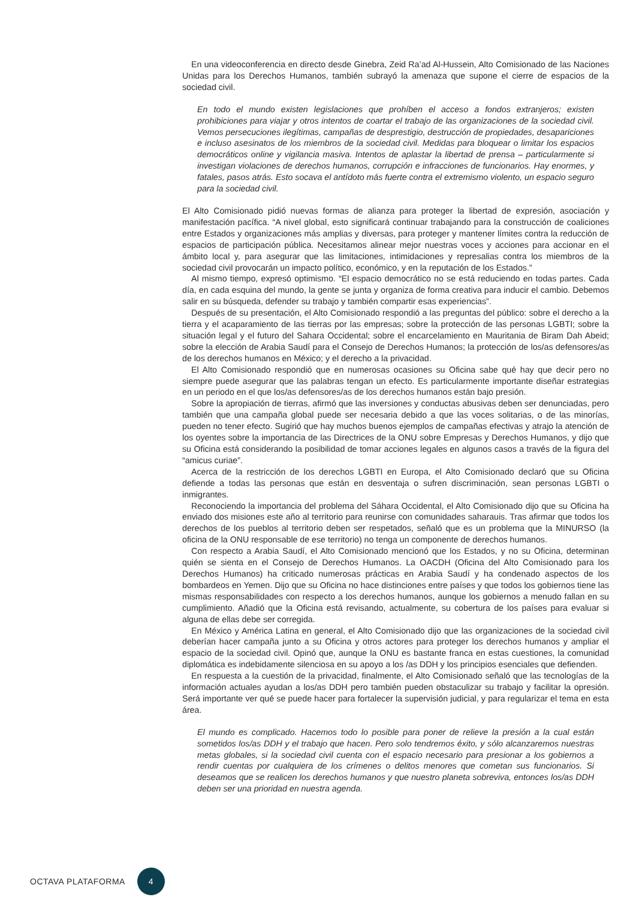En una videoconferencia en directo desde Ginebra, Zeid Ra’ad Al-Hussein, Alto Comisionado de las Naciones Unidas para los Derechos Humanos, también subrayó la amenaza que supone el cierre de espacios de la sociedad civil.
En todo el mundo existen legislaciones que prohíben el acceso a fondos extranjeros; existen prohibiciones para viajar y otros intentos de coartar el trabajo de las organizaciones de la sociedad civil. Vemos persecuciones ilegítimas, campañas de desprestigio, destrucción de propiedades, desapariciones e incluso asesinatos de los miembros de la sociedad civil. Medidas para bloquear o limitar los espacios democráticos online y vigilancia masiva. Intentos de aplastar la libertad de prensa – particularmente si investigan violaciones de derechos humanos, corrupción e infracciones de funcionarios. Hay enormes, y fatales, pasos atrás. Esto socava el antídoto más fuerte contra el extremismo violento, un espacio seguro para la sociedad civil.
El Alto Comisionado pidió nuevas formas de alianza para proteger la libertad de expresión, asociación y manifestación pacífica. “A nivel global, esto significará continuar trabajando para la construcción de coaliciones entre Estados y organizaciones más amplias y diversas, para proteger y mantener límites contra la reducción de espacios de participación pública. Necesitamos alinear mejor nuestras voces y acciones para accionar en el ámbito local y, para asegurar que las limitaciones, intimidaciones y represalias contra los miembros de la sociedad civil provocarán un impacto político, económico, y en la reputación de los Estados.”
Al mismo tiempo, expresó optimismo. “El espacio democrático no se está reduciendo en todas partes. Cada día, en cada esquina del mundo, la gente se junta y organiza de forma creativa para inducir el cambio. Debemos salir en su búsqueda, defender su trabajo y también compartir esas experiencias”.
Después de su presentación, el Alto Comisionado respondió a las preguntas del público: sobre el derecho a la tierra y el acaparamiento de las tierras por las empresas; sobre la protección de las personas LGBTI; sobre la situación legal y el futuro del Sahara Occidental; sobre el encarcelamiento en Mauritania de Biram Dah Abeid; sobre la elección de Arabia Saudí para el Consejo de Derechos Humanos; la protección de los/as defensores/as de los derechos humanos en México; y el derecho a la privacidad.
El Alto Comisionado respondió que en numerosas ocasiones su Oficina sabe qué hay que decir pero no siempre puede asegurar que las palabras tengan un efecto. Es particularmente importante diseñar estrategias en un periodo en el que los/as defensores/as de los derechos humanos están bajo presión.
Sobre la apropiación de tierras, afirmó que las inversiones y conductas abusivas deben ser denunciadas, pero también que una campaña global puede ser necesaria debido a que las voces solitarias, o de las minorías, pueden no tener efecto. Sugirió que hay muchos buenos ejemplos de campañas efectivas y atrajo la atención de los oyentes sobre la importancia de las Directrices de la ONU sobre Empresas y Derechos Humanos, y dijo que su Oficina está considerando la posibilidad de tomar acciones legales en algunos casos a través de la figura del “amicus curiae”.
Acerca de la restricción de los derechos LGBTI en Europa, el Alto Comisionado declaró que su Oficina defiende a todas las personas que están en desventaja o sufren discriminación, sean personas LGBTI o inmigrantes.
Reconociendo la importancia del problema del Sáhara Occidental, el Alto Comisionado dijo que su Oficina ha enviado dos misiones este año al territorio para reunirse con comunidades saharauis. Tras afirmar que todos los derechos de los pueblos al territorio deben ser respetados, señaló que es un problema que la MINURSO (la oficina de la ONU responsable de ese territorio) no tenga un componente de derechos humanos.
Con respecto a Arabia Saudí, el Alto Comisionado mencionó que los Estados, y no su Oficina, determinan quién se sienta en el Consejo de Derechos Humanos. La OACDH (Oficina del Alto Comisionado para los Derechos Humanos) ha criticado numerosas prácticas en Arabia Saudí y ha condenado aspectos de los bombardeos en Yemen. Dijo que su Oficina no hace distinciones entre países y que todos los gobiernos tiene las mismas responsabilidades con respecto a los derechos humanos, aunque los gobiernos a menudo fallan en su cumplimiento. Añadió que la Oficina está revisando, actualmente, su cobertura de los países para evaluar si alguna de ellas debe ser corregida.
En México y América Latina en general, el Alto Comisionado dijo que las organizaciones de la sociedad civil deberían hacer campaña junto a su Oficina y otros actores para proteger los derechos humanos y ampliar el espacio de la sociedad civil. Opinó que, aunque la ONU es bastante franca en estas cuestiones, la comunidad diplomática es indebidamente silenciosa en su apoyo a los /as DDH y los principios esenciales que defienden.
En respuesta a la cuestión de la privacidad, finalmente, el Alto Comisionado señaló que las tecnologías de la información actuales ayudan a los/as DDH pero también pueden obstaculizar su trabajo y facilitar la opresión. Será importante ver qué se puede hacer para fortalecer la supervisión judicial, y para regularizar el tema en esta área.
El mundo es complicado. Hacemos todo lo posible para poner de relieve la presión a la cual están sometidos los/as DDH y el trabajo que hacen. Pero solo tendremos éxito, y sólo alcanzaremos nuestras metas globales, si la sociedad civil cuenta con el espacio necesario para presionar a los gobiernos a rendir cuentas por cualquiera de los crímenes o delitos menores que cometan sus funcionarios. Si deseamos que se realicen los derechos humanos y que nuestro planeta sobreviva, entonces los/as DDH deben ser una prioridad en nuestra agenda.
OCTAVA PLATAFORMA 4